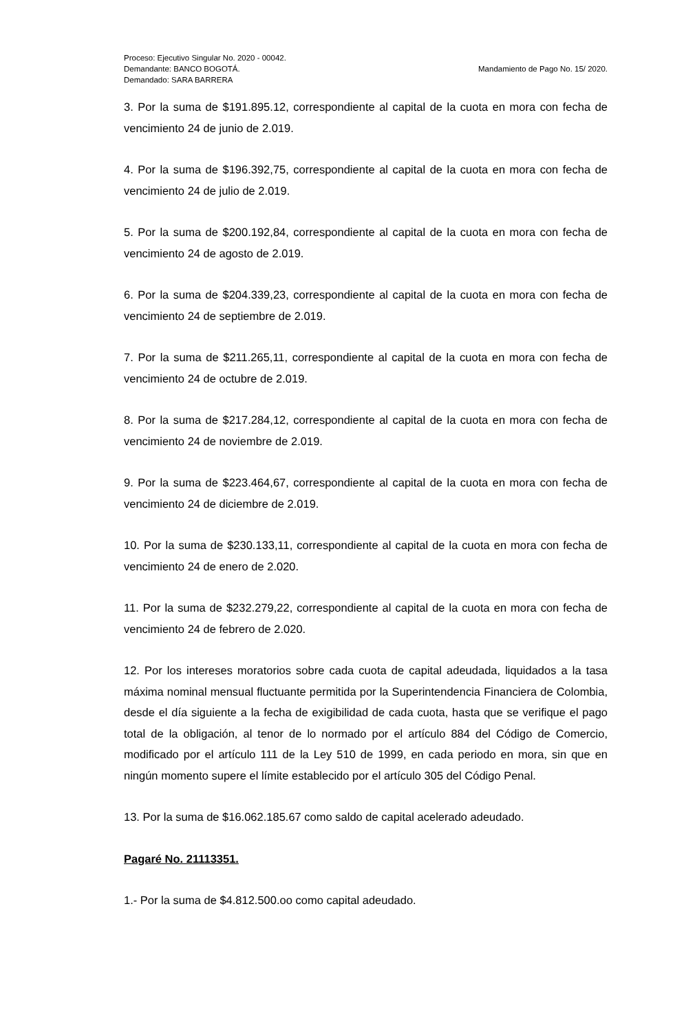Proceso: Ejecutivo Singular No. 2020 - 00042.
Demandante: BANCO BOGOTÁ.
Demandado: SARA BARRERA
Mandamiento de Pago No. 15/ 2020.
3. Por la suma de $191.895.12, correspondiente al capital de la cuota en mora con fecha de vencimiento 24 de junio de 2.019.
4. Por la suma de $196.392,75, correspondiente al capital de la cuota en mora con fecha de vencimiento 24 de julio de 2.019.
5. Por la suma de $200.192,84, correspondiente al capital de la cuota en mora con fecha de vencimiento 24 de agosto de 2.019.
6. Por la suma de $204.339,23, correspondiente al capital de la cuota en mora con fecha de vencimiento 24 de septiembre de 2.019.
7. Por la suma de $211.265,11, correspondiente al capital de la cuota en mora con fecha de vencimiento 24 de octubre de 2.019.
8. Por la suma de $217.284,12, correspondiente al capital de la cuota en mora con fecha de vencimiento 24 de noviembre de 2.019.
9. Por la suma de $223.464,67, correspondiente al capital de la cuota en mora con fecha de vencimiento 24 de diciembre de 2.019.
10. Por la suma de $230.133,11, correspondiente al capital de la cuota en mora con fecha de vencimiento 24 de enero de 2.020.
11. Por la suma de $232.279,22, correspondiente al capital de la cuota en mora con fecha de vencimiento 24 de febrero de 2.020.
12. Por los intereses moratorios sobre cada cuota de capital adeudada, liquidados a la tasa máxima nominal mensual fluctuante permitida por la Superintendencia Financiera de Colombia, desde el día siguiente a la fecha de exigibilidad de cada cuota, hasta que se verifique el pago total de la obligación, al tenor de lo normado por el artículo 884 del Código de Comercio, modificado por el artículo 111 de la Ley 510 de 1999, en cada periodo en mora, sin que en ningún momento supere el límite establecido por el artículo 305 del Código Penal.
13. Por la suma de $16.062.185.67 como saldo de capital acelerado adeudado.
Pagaré No. 21113351.
1.- Por la suma de $4.812.500.oo como capital adeudado.